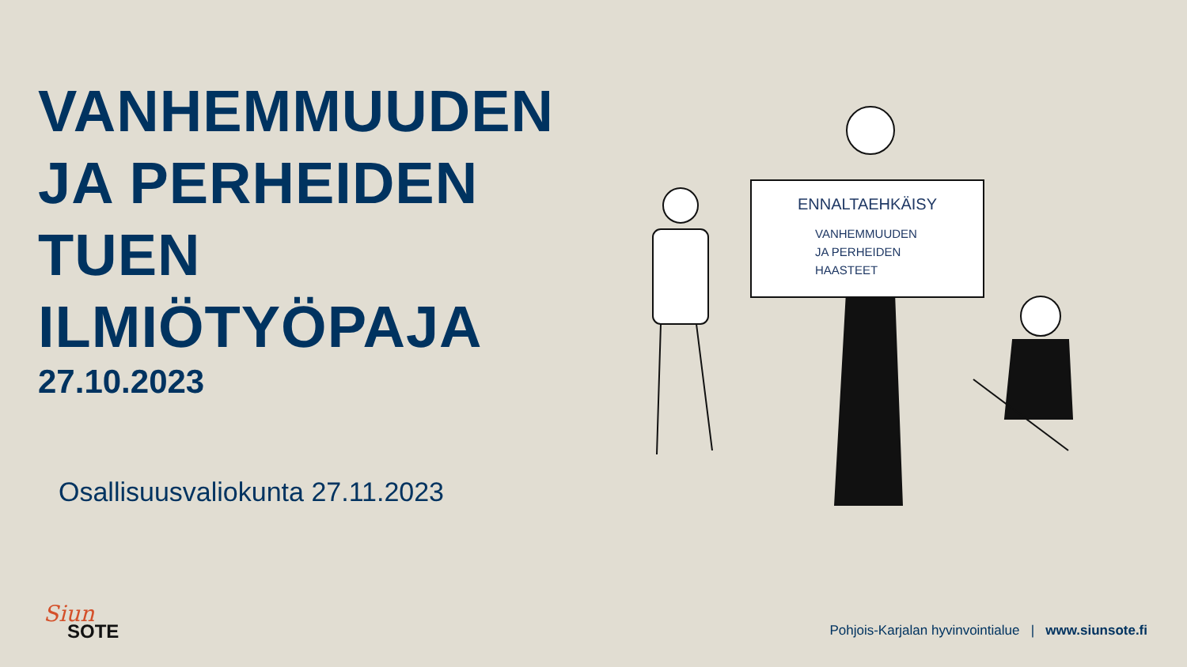VANHEMMUUDEN
JA PERHEIDEN TUEN
ILMIÖTYÖPAJA
27.10.2023
Osallisuusvaliokunta 27.11.2023
ENNALTAEHKÄISY
VANHEMMUUDEN
JA PERHEIDEN
HAASTEET
Siun
SOTE
Pohjois-Karjalan hyvinvointialue | www.siunsote.fi